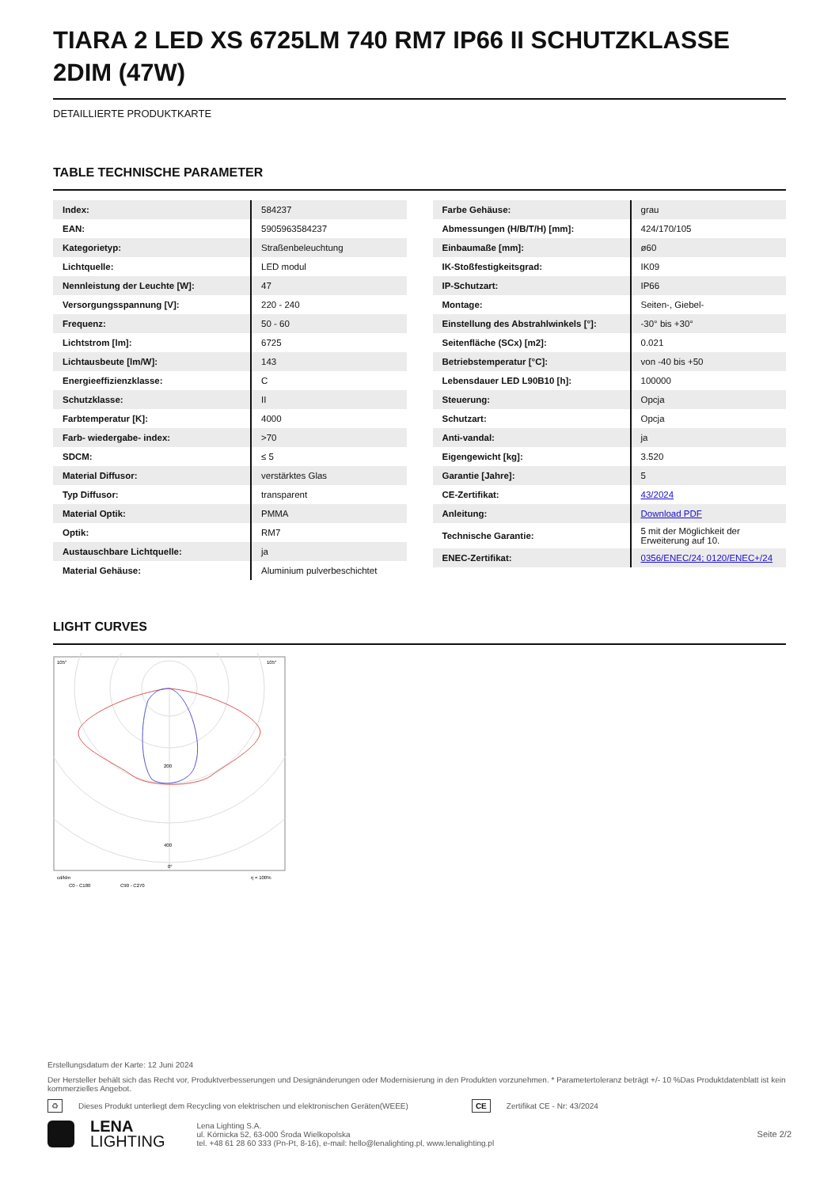TIARA 2 LED XS 6725LM 740 RM7 IP66 II SCHUTZKLASSE 2DIM (47W)
DETAILLIERTE PRODUKTKARTE
TABLE TECHNISCHE PARAMETER
| Index: | 584237 |
| EAN: | 5905963584237 |
| Kategorietyp: | Straßenbeleuchtung |
| Lichtquelle: | LED modul |
| Nennleistung der Leuchte [W]: | 47 |
| Versorgungsspannung [V]: | 220 - 240 |
| Frequenz: | 50 - 60 |
| Lichtstrom [lm]: | 6725 |
| Lichtausbeute [lm/W]: | 143 |
| Energieeffizienzklasse: | C |
| Schutzklasse: | II |
| Farbtemperatur [K]: | 4000 |
| Farb- wiedergabe- index: | >70 |
| SDCM: | ≤ 5 |
| Material Diffusor: | verstärktes Glas |
| Typ Diffusor: | transparent |
| Material Optik: | PMMA |
| Optik: | RM7 |
| Austauschbare Lichtquelle: | ja |
| Material Gehäuse: | Aluminium pulverbeschichtet |
| Farbe Gehäuse: | grau |
| Abmessungen (H/B/T/H) [mm]: | 424/170/105 |
| Einbaumaße [mm]: | ø60 |
| IK-Stoßfestigkeitsgrad: | IK09 |
| IP-Schutzart: | IP66 |
| Montage: | Seiten-, Giebel- |
| Einstellung des Abstrahlwinkels [°]: | -30° bis +30° |
| Seitenfläche (SCx) [m2]: | 0.021 |
| Betriebstemperatur [°C]: | von -40 bis +50 |
| Lebensdauer LED L90B10 [h]: | 100000 |
| Steuerung: | Opcja |
| Schutzart: | Opcja |
| Anti-vandal: | ja |
| Eigengewicht [kg]: | 3.520 |
| Garantie [Jahre]: | 5 |
| CE-Zertifikat: | 43/2024 |
| Anleitung: | Download PDF |
| Technische Garantie: | 5 mit der Möglichkeit der Erweiterung auf 10. |
| ENEC-Zertifikat: | 0356/ENEC/24; 0120/ENEC+/24 |
LIGHT CURVES
105°
105°
200
400
0°
cd/klm
η = 100%
C0 - C180
C90 - C270
Erstellungsdatum der Karte: 12 Juni 2024
Der Hersteller behält sich das Recht vor, Produktverbesserungen und Designänderungen oder Modernisierung in den Produkten vorzunehmen. * Parametertoleranz beträgt +/- 10 %Das Produktdatenblatt ist kein kommerzielles Angebot.
♻ Dieses Produkt unterliegt dem Recycling von elektrischen und elektronischen Geräten(WEEE) CE Zertifikat CE - Nr: 43/2024
LENA
LIGHTING
Lena Lighting S.A.
ul. Kórnicka 52, 63-000 Środa Wielkopolska
tel. +48 61 28 60 333 (Pn-Pt, 8-16), e-mail: hello@lenalighting.pl, www.lenalighting.pl
Seite 2/2